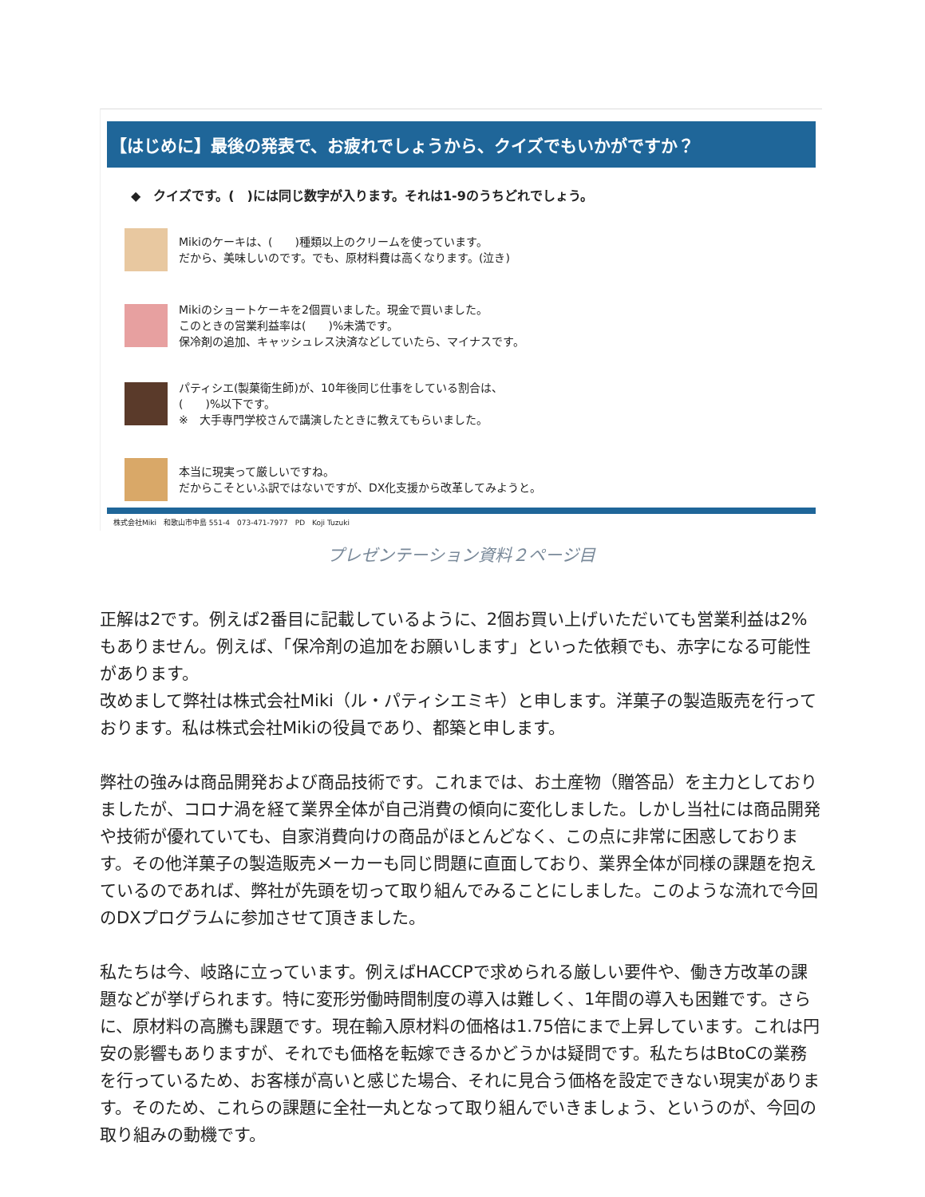【はじめに】最後の発表で、お疲れでしょうから、クイズでもいかがですか？
◆　クイズです。(　)には同じ数字が入ります。それは1-9のうちどれでしょう。
Mikiのケーキは、(　　)種類以上のクリームを使っています。
だから、美味しいのです。でも、原材料費は高くなります。(泣き)
Mikiのショートケーキを2個買いました。現金で買いました。
このときの営業利益率は(　　)%未満です。
保冷剤の追加、キャッシュレス決済などしていたら、マイナスです。
パティシエ(製菓衛生師)が、10年後同じ仕事をしている割合は、
(　　)%以下です。
※　大手専門学校さんで講演したときに教えてもらいました。
本当に現実って厳しいですね。
だからこそといふ訳ではないですが、DX化支援から改革してみようと。
株式会社Miki　和歌山市中島 551-4　073-471-7977　PD　Koji Tuzuki
プレゼンテーション資料２ページ目
正解は2です。例えば2番目に記載しているように、2個お買い上げいただいても営業利益は2%もありません。例えば、「保冷剤の追加をお願いします」といった依頼でも、赤字になる可能性があります。
改めまして弊社は株式会社Miki（ル・パティシエミキ）と申します。洋菓子の製造販売を行っております。私は株式会社Mikiの役員であり、都築と申します。
弊社の強みは商品開発および商品技術です。これまでは、お土産物（贈答品）を主力としておりましたが、コロナ渦を経て業界全体が自己消費の傾向に変化しました。しかし当社には商品開発や技術が優れていても、自家消費向けの商品がほとんどなく、この点に非常に困惑しております。その他洋菓子の製造販売メーカーも同じ問題に直面しており、業界全体が同様の課題を抱えているのであれば、弊社が先頭を切って取り組んでみることにしました。このような流れで今回のDXプログラムに参加させて頂きました。
私たちは今、岐路に立っています。例えばHACCPで求められる厳しい要件や、働き方改革の課題などが挙げられます。特に変形労働時間制度の導入は難しく、1年間の導入も困難です。さらに、原材料の高騰も課題です。現在輸入原材料の価格は1.75倍にまで上昇しています。これは円安の影響もありますが、それでも価格を転嫁できるかどうかは疑問です。私たちはBtoCの業務を行っているため、お客様が高いと感じた場合、それに見合う価格を設定できない現実があります。そのため、これらの課題に全社一丸となって取り組んでいきましょう、というのが、今回の取り組みの動機です。